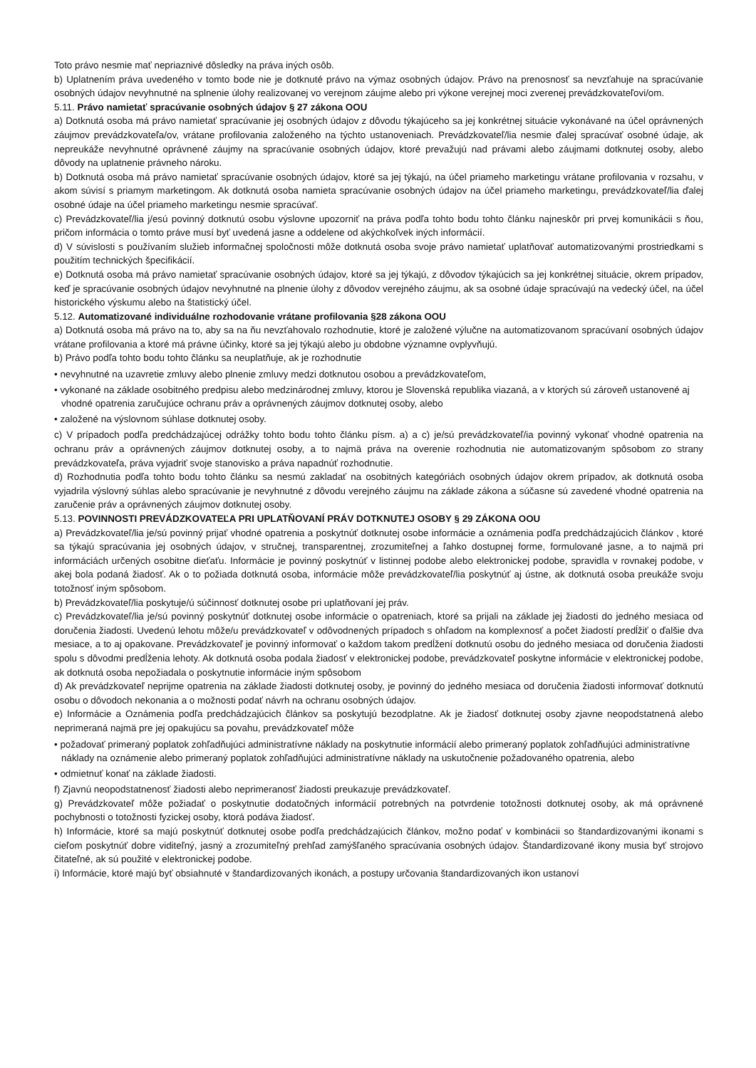Toto právo nesmie mať nepriaznivé dôsledky na práva iných osôb.
b) Uplatnením práva uvedeného v tomto bode nie je dotknuté právo na výmaz osobných údajov. Právo na prenosnosť sa nevzťahuje na spracúvanie osobných údajov nevyhnutné na splnenie úlohy realizovanej vo verejnom záujme alebo pri výkone verejnej moci zverenej prevádzkovateľovi/om.
5.11. Právo namietať spracúvanie osobných údajov § 27 zákona OOU
a) Dotknutá osoba má právo namietať spracúvanie jej osobných údajov z dôvodu týkajúceho sa jej konkrétnej situácie vykonávané na účel oprávnených záujmov prevádzkovateľa/ov, vrátane profilovania založeného na týchto ustanoveniach. Prevádzkovateľ/lia nesmie ďalej spracúvať osobné údaje, ak nepreukáže nevyhnutné oprávnené záujmy na spracúvanie osobných údajov, ktoré prevažujú nad právami alebo záujmami dotknutej osoby, alebo dôvody na uplatnenie právneho nároku.
b) Dotknutá osoba má právo namietať spracúvanie osobných údajov, ktoré sa jej týkajú, na účel priameho marketingu vrátane profilovania v rozsahu, v akom súvisí s priamym marketingom. Ak dotknutá osoba namieta spracúvanie osobných údajov na účel priameho marketingu, prevádzkovateľ/lia ďalej osobné údaje na účel priameho marketingu nesmie spracúvať.
c) Prevádzkovateľ/lia j/esú povinný dotknutú osobu výslovne upozorniť na práva podľa tohto bodu tohto článku najneskôr pri prvej komunikácii s ňou, pričom informácia o tomto práve musí byť uvedená jasne a oddelene od akýchkoľvek iných informácií.
d) V súvislosti s používaním služieb informačnej spoločnosti môže dotknutá osoba svoje právo namietať uplatňovať automatizovanými prostriedkami s použitím technických špecifikácií.
e) Dotknutá osoba má právo namietať spracúvanie osobných údajov, ktoré sa jej týkajú, z dôvodov týkajúcich sa jej konkrétnej situácie, okrem prípadov, keď je spracúvanie osobných údajov nevyhnutné na plnenie úlohy z dôvodov verejného záujmu, ak sa osobné údaje spracúvajú na vedecký účel, na účel historického výskumu alebo na štatistický účel.
5.12. Automatizované individuálne rozhodovanie vrátane profilovania §28 zákona OOU
a) Dotknutá osoba má právo na to, aby sa na ňu nevzťahovalo rozhodnutie, ktoré je založené výlučne na automatizovanom spracúvaní osobných údajov vrátane profilovania a ktoré má právne účinky, ktoré sa jej týkajú alebo ju obdobne významne ovplyvňujú.
b) Právo podľa tohto bodu tohto článku sa neuplatňuje, ak je rozhodnutie
• nevyhnutné na uzavretie zmluvy alebo plnenie zmluvy medzi dotknutou osobou a prevádzkovateľom,
• vykonané na základe osobitného predpisu alebo medzinárodnej zmluvy, ktorou je Slovenská republika viazaná, a v ktorých sú zároveň ustanovené aj vhodné opatrenia zaručujúce ochranu práv a oprávnených záujmov dotknutej osoby, alebo
• založené na výslovnom súhlase dotknutej osoby.
c) V prípadoch podľa predchádzajúcej odrážky tohto bodu tohto článku písm. a) a c) je/sú prevádzkovateľ/ia povinný vykonať vhodné opatrenia na ochranu práv a oprávnených záujmov dotknutej osoby, a to najmä práva na overenie rozhodnutia nie automatizovaným spôsobom zo strany prevádzkovateľa, práva vyjadriť svoje stanovisko a práva napadnúť rozhodnutie.
d) Rozhodnutia podľa tohto bodu tohto článku sa nesmú zakladať na osobitných kategóriách osobných údajov okrem prípadov, ak dotknutá osoba vyjadrila výslovný súhlas alebo spracúvanie je nevyhnutné z dôvodu verejného záujmu na základe zákona a súčasne sú zavedené vhodné opatrenia na zaručenie práv a oprávnených záujmov dotknutej osoby.
5.13. POVINNOSTI PREVÁDZKOVATEĽA PRI UPLATŇOVANÍ PRÁV DOTKNUTEJ OSOBY § 29 ZÁKONA OOU
a) Prevádzkovateľ/lia je/sú povinný prijať vhodné opatrenia a poskytnúť dotknutej osobe informácie a oznámenia podľa predchádzajúcich článkov , ktoré sa týkajú spracúvania jej osobných údajov, v stručnej, transparentnej, zrozumiteľnej a ľahko dostupnej forme, formulované jasne, a to najmä pri informáciách určených osobitne dieťaťu. Informácie je povinný poskytnúť v listinnej podobe alebo elektronickej podobe, spravidla v rovnakej podobe, v akej bola podaná žiadosť. Ak o to požiada dotknutá osoba, informácie môže prevádzkovateľ/lia poskytnúť aj ústne, ak dotknutá osoba preukáže svoju totožnosť iným spôsobom.
b) Prevádzkovateľ/lia poskytuje/ú súčinnosť dotknutej osobe pri uplatňovaní jej práv.
c) Prevádzkovateľ/lia je/sú povinný poskytnúť dotknutej osobe informácie o opatreniach, ktoré sa prijali na základe jej žiadosti do jedného mesiaca od doručenia žiadosti. Uvedenú lehotu môže/u prevádzkovateľ v odôvodnených prípadoch s ohľadom na komplexnosť a počet žiadostí predĺžiť o ďalšie dva mesiace, a to aj opakovane. Prevádzkovateľ je povinný informovať o každom takom predĺžení dotknutú osobu do jedného mesiaca od doručenia žiadosti spolu s dôvodmi predĺženia lehoty. Ak dotknutá osoba podala žiadosť v elektronickej podobe, prevádzkovateľ poskytne informácie v elektronickej podobe, ak dotknutá osoba nepožiadala o poskytnutie informácie iným spôsobom
d) Ak prevádzkovateľ neprijme opatrenia na základe žiadosti dotknutej osoby, je povinný do jedného mesiaca od doručenia žiadosti informovať dotknutú osobu o dôvodoch nekonania a o možnosti podať návrh na ochranu osobných údajov.
e) Informácie a Oznámenia podľa predchádzajúcich článkov sa poskytujú bezodplatne. Ak je žiadosť dotknutej osoby zjavne neopodstatnená alebo neprimeraná najmä pre jej opakujúcu sa povahu, prevádzkovateľ môže
• požadovať primeraný poplatok zohľadňujúci administratívne náklady na poskytnutie informácií alebo primeraný poplatok zohľadňujúci administratívne náklady na oznámenie alebo primeraný poplatok zohľadňujúci administratívne náklady na uskutočnenie požadovaného opatrenia, alebo
• odmietnuť konať na základe žiadosti.
f) Zjavnú neopodstatnenosť žiadosti alebo neprimeranosť žiadosti preukazuje prevádzkovateľ.
g) Prevádzkovateľ môže požiadať o poskytnutie dodatočných informácií potrebných na potvrdenie totožnosti dotknutej osoby, ak má oprávnené pochybnosti o totožnosti fyzickej osoby, ktorá podáva žiadosť.
h) Informácie, ktoré sa majú poskytnúť dotknutej osobe podľa predchádzajúcich článkov, možno podať v kombinácii so štandardizovanými ikonami s cieľom poskytnúť dobre viditeľný, jasný a zrozumiteľný prehľad zamýšľaného spracúvania osobných údajov. Štandardizované ikony musia byť strojovo čitateľné, ak sú použité v elektronickej podobe.
i) Informácie, ktoré majú byť obsiahnuté v štandardizovaných ikonách, a postupy určovania štandardizovaných ikon ustanoví